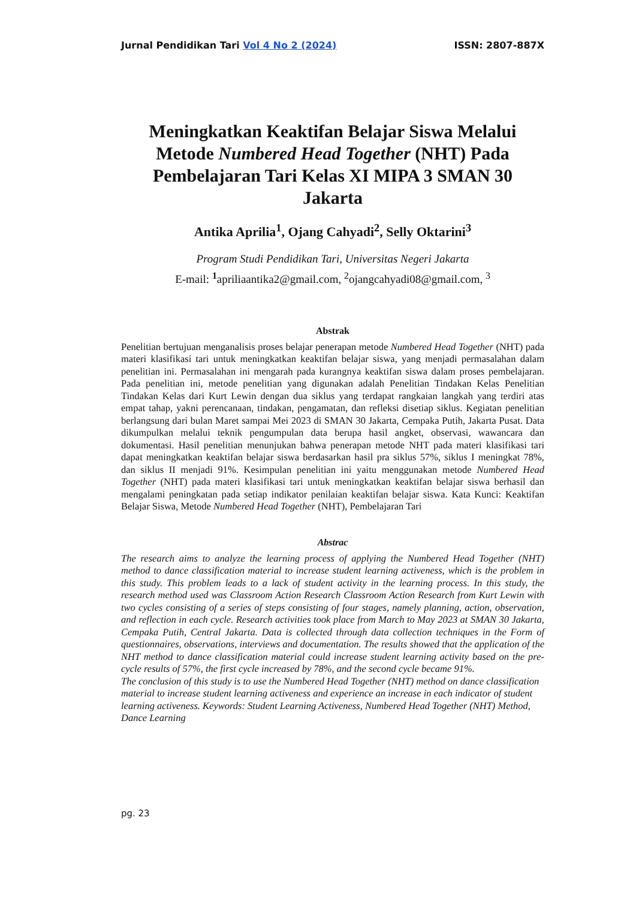Jurnal Pendidikan Tari Vol 4 No 2 (2024) ISSN: 2807-887X
Meningkatkan Keaktifan Belajar Siswa Melalui Metode Numbered Head Together (NHT) Pada Pembelajaran Tari Kelas XI MIPA 3 SMAN 30 Jakarta
Antika Aprilia<sup>1</sup>, Ojang Cahyadi<sup>2</sup>, Selly Oktarini<sup>3</sup>
Program Studi Pendidikan Tari, Universitas Negeri Jakarta
E-mail: <sup>1</sup>apriliaantika2@gmail.com, <sup>2</sup>ojangcahyadi08@gmail.com, <sup>3</sup>
Abstrak
Penelitian bertujuan menganalisis proses belajar penerapan metode Numbered Head Together (NHT) pada materi klasifikasi tari untuk meningkatkan keaktifan belajar siswa, yang menjadi permasalahan dalam penelitian ini. Permasalahan ini mengarah pada kurangnya keaktifan siswa dalam proses pembelajaran. Pada penelitian ini, metode penelitian yang digunakan adalah Penelitian Tindakan Kelas Penelitian Tindakan Kelas dari Kurt Lewin dengan dua siklus yang terdapat rangkaian langkah yang terdiri atas empat tahap, yakni perencanaan, tindakan, pengamatan, dan refleksi disetiap siklus. Kegiatan penelitian berlangsung dari bulan Maret sampai Mei 2023 di SMAN 30 Jakarta, Cempaka Putih, Jakarta Pusat. Data dikumpulkan melalui teknik pengumpulan data berupa hasil angket, observasi, wawancara dan dokumentasi. Hasil penelitian menunjukan bahwa penerapan metode NHT pada materi klasifikasi tari dapat meningkatkan keaktifan belajar siswa berdasarkan hasil pra siklus 57%, siklus I meningkat 78%, dan siklus II menjadi 91%. Kesimpulan penelitian ini yaitu menggunakan metode Numbered Head Together (NHT) pada materi klasifikasi tari untuk meningkatkan keaktifan belajar siswa berhasil dan mengalami peningkatan pada setiap indikator penilaian keaktifan belajar siswa. Kata Kunci: Keaktifan Belajar Siswa, Metode Numbered Head Together (NHT), Pembelajaran Tari
Abstrac
The research aims to analyze the learning process of applying the Numbered Head Together (NHT) method to dance classification material to increase student learning activeness, which is the problem in this study. This problem leads to a lack of student activity in the learning process. In this study, the research method used was Classroom Action Research Classroom Action Research from Kurt Lewin with two cycles consisting of a series of steps consisting of four stages, namely planning, action, observation, and reflection in each cycle. Research activities took place from March to May 2023 at SMAN 30 Jakarta, Cempaka Putih, Central Jakarta. Data is collected through data collection techniques in the Form of questionnaires, observations, interviews and documentation. The results showed that the application of the NHT method to dance classification material could increase student learning activity based on the pre-cycle results of 57%, the first cycle increased by 78%, and the second cycle became 91%.
The conclusion of this study is to use the Numbered Head Together (NHT) method on dance classification material to increase student learning activeness and experience an increase in each indicator of student learning activeness. Keywords: Student Learning Activeness, Numbered Head Together (NHT) Method, Dance Learning
pg. 23